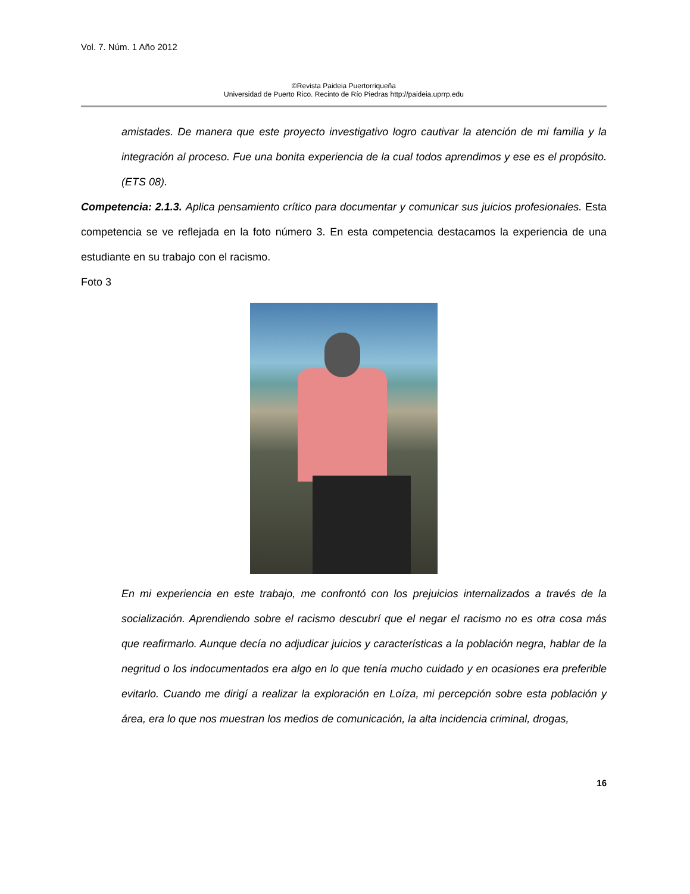Vol. 7. Núm. 1 Año 2012
©Revista Paideia Puertorriqueña
Universidad de Puerto Rico. Recinto de Río Piedras http://paideia.uprrp.edu
amistades. De manera que este proyecto investigativo logro cautivar la atención de mi familia y la integración al proceso. Fue una bonita experiencia de la cual todos aprendimos y ese es el propósito. (ETS 08).
Competencia: 2.1.3. Aplica pensamiento crítico para documentar y comunicar sus juicios profesionales. Esta competencia se ve reflejada en la foto número 3. En esta competencia destacamos la experiencia de una estudiante en su trabajo con el racismo.
Foto 3
En mi experiencia en este trabajo, me confrontó con los prejuicios internalizados a través de la socialización. Aprendiendo sobre el racismo descubrí que el negar el racismo no es otra cosa más que reafirmarlo. Aunque decía no adjudicar juicios y características a la población negra, hablar de la negritud o los indocumentados era algo en lo que tenía mucho cuidado y en ocasiones era preferible evitarlo. Cuando me dirigí a realizar la exploración en Loíza, mi percepción sobre esta población y área, era lo que nos muestran los medios de comunicación, la alta incidencia criminal, drogas,
16